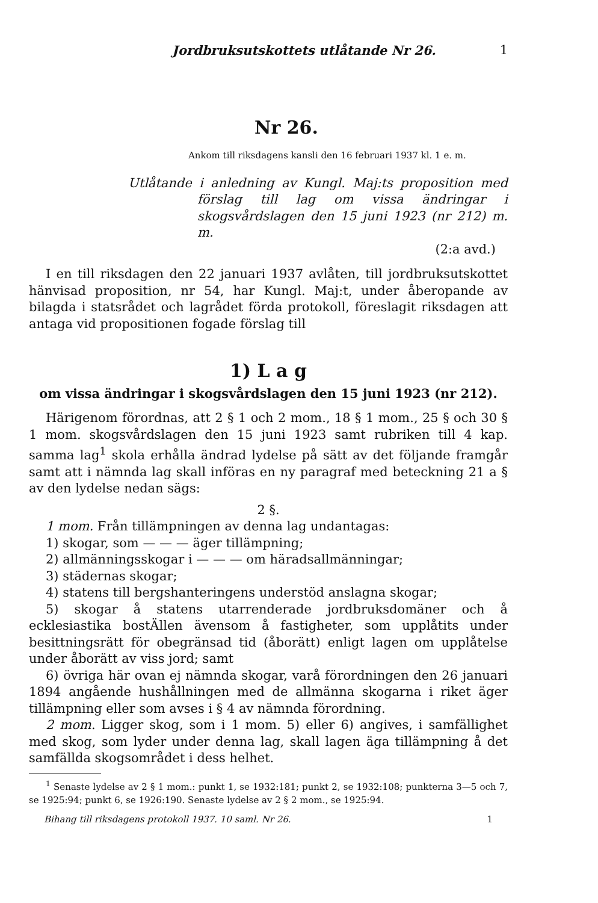Jordbruksutskottets utlåtande Nr 26. 1
Nr 26.
Ankom till riksdagens kansli den 16 februari 1937 kl. 1 e. m.
Utlåtande i anledning av Kungl. Maj:ts proposition med förslag till lag om vissa ändringar i skogsvårdslagen den 15 juni 1923 (nr 212) m. m.
(2:a avd.)
I en till riksdagen den 22 januari 1937 avlåten, till jordbruksutskottet hänvisad proposition, nr 54, har Kungl. Maj:t, under åberopande av bilagda i statsrådet och lagrådet förda protokoll, föreslagit riksdagen att antaga vid propositionen fogade förslag till
1) L a g
om vissa ändringar i skogsvårdslagen den 15 juni 1923 (nr 212).
Härigenom förordnas, att 2 § 1 och 2 mom., 18 § 1 mom., 25 § och 30 § 1 mom. skogsvårdslagen den 15 juni 1923 samt rubriken till 4 kap. samma lag<sup>1</sup> skola erhålla ändrad lydelse på sätt av det följande framgår samt att i nämnda lag skall införas en ny paragraf med beteckning 21 a § av den lydelse nedan sägs:
2 §.
1 mom. Från tillämpningen av denna lag undantagas:
1) skogar, som — — — äger tillämpning;
2) allmänningsskogar i — — — om häradsallmänningar;
3) städernas skogar;
4) statens till bergshanteringens understöd anslagna skogar;
5) skogar å statens utarrenderade jordbruksdomäner och å ecklesiastika bostÄllen ävensom å fastigheter, som upplåtits under besittningsrätt för obegränsad tid (åborätt) enligt lagen om upplåtelse under åborätt av viss jord; samt
6) övriga här ovan ej nämnda skogar, varå förordningen den 26 januari 1894 angående hushållningen med de allmänna skogarna i riket äger tillämpning eller som avses i § 4 av nämnda förordning.
2 mom. Ligger skog, som i 1 mom. 5) eller 6) angives, i samfällighet med skog, som lyder under denna lag, skall lagen äga tillämpning å det samfällda skogsområdet i dess helhet.
<sup>1</sup> Senaste lydelse av 2 § 1 mom.: punkt 1, se 1932:181; punkt 2, se 1932:108; punkterna 3—5 och 7, se 1925:94; punkt 6, se 1926:190. Senaste lydelse av 2 § 2 mom., se 1925:94.
Bihang till riksdagens protokoll 1937. 10 saml. Nr 26. 1